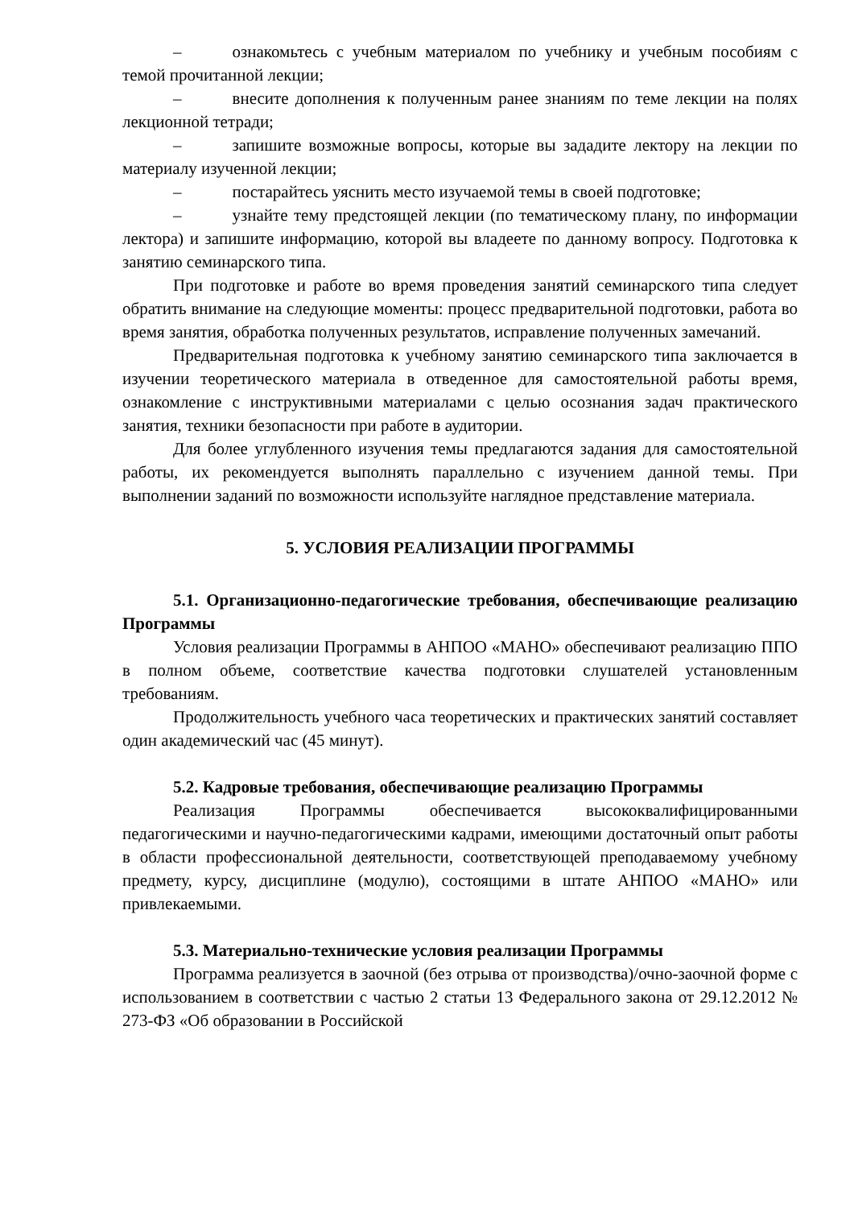– ознакомьтесь с учебным материалом по учебнику и учебным пособиям с темой прочитанной лекции;
– внесите дополнения к полученным ранее знаниям по теме лекции на полях лекционной тетради;
– запишите возможные вопросы, которые вы зададите лектору на лекции по материалу изученной лекции;
– постарайтесь уяснить место изучаемой темы в своей подготовке;
– узнайте тему предстоящей лекции (по тематическому плану, по информации лектора) и запишите информацию, которой вы владеете по данному вопросу. Подготовка к занятию семинарского типа.
При подготовке и работе во время проведения занятий семинарского типа следует обратить внимание на следующие моменты: процесс предварительной подготовки, работа во время занятия, обработка полученных результатов, исправление полученных замечаний.
Предварительная подготовка к учебному занятию семинарского типа заключается в изучении теоретического материала в отведенное для самостоятельной работы время, ознакомление с инструктивными материалами с целью осознания задач практического занятия, техники безопасности при работе в аудитории.
Для более углубленного изучения темы предлагаются задания для самостоятельной работы, их рекомендуется выполнять параллельно с изучением данной темы. При выполнении заданий по возможности используйте наглядное представление материала.
5. УСЛОВИЯ РЕАЛИЗАЦИИ ПРОГРАММЫ
5.1. Организационно-педагогические требования, обеспечивающие реализацию Программы
Условия реализации Программы в АНПОО «МАНО» обеспечивают реализацию ППО в полном объеме, соответствие качества подготовки слушателей установленным требованиям.
Продолжительность учебного часа теоретических и практических занятий составляет один академический час (45 минут).
5.2. Кадровые требования, обеспечивающие реализацию Программы
Реализация Программы обеспечивается высококвалифицированными педагогическими и научно-педагогическими кадрами, имеющими достаточный опыт работы в области профессиональной деятельности, соответствующей преподаваемому учебному предмету, курсу, дисциплине (модулю), состоящими в штате АНПОО «МАНО» или привлекаемыми.
5.3. Материально-технические условия реализации Программы
Программа реализуется в заочной (без отрыва от производства)/очно-заочной форме с использованием в соответствии с частью 2 статьи 13 Федерального закона от 29.12.2012 № 273-ФЗ «Об образовании в Российской